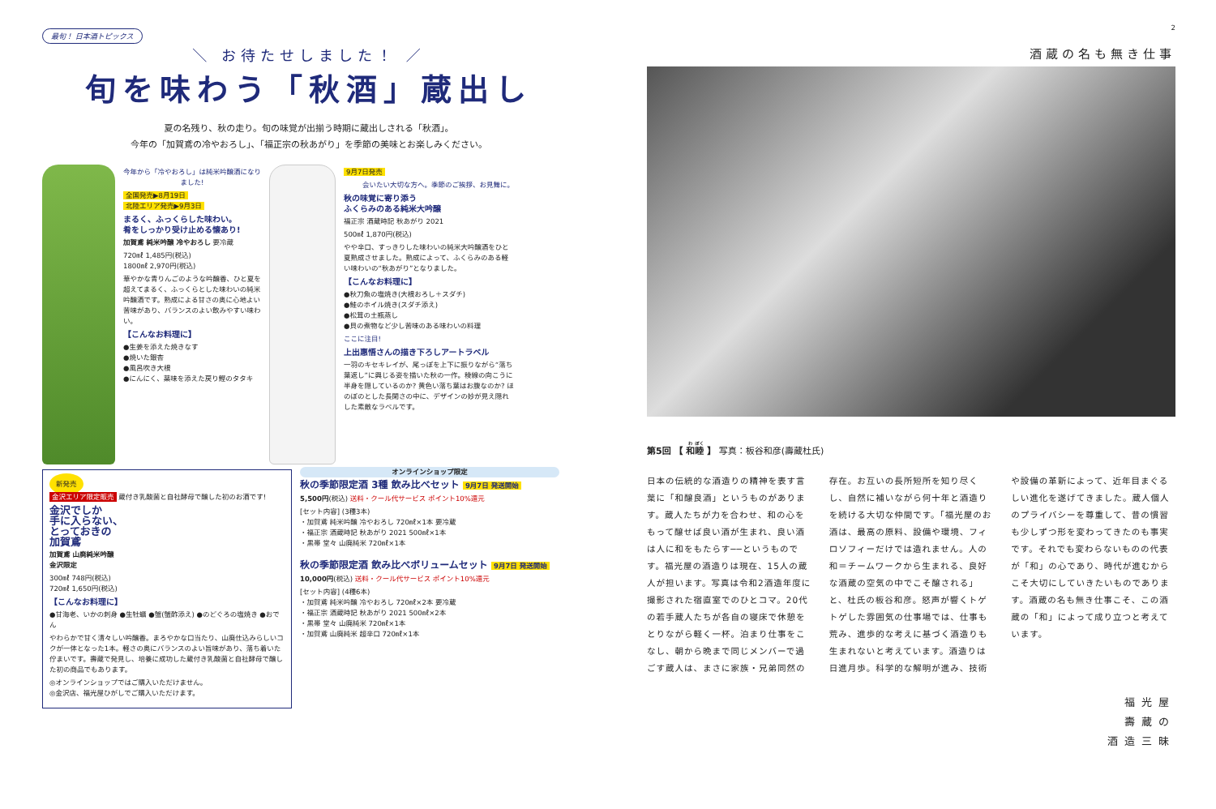最旬！ 日本酒トピックス
＼ お待たせしました！ ／
旬を味わう「秋酒」蔵出し
夏の名残り、秋の走り。旬の味覚が出揃う時期に蔵出しされる「秋酒」。
今年の「加賀鳶の冷やおろし」、「福正宗の秋あがり」を季節の美味とお楽しみください。
今年から「冷やおろし」は純米吟醸酒になりました!
全国発売▶8月19日
北陸エリア発売▶9月3日
まるく、ふっくらした味わい。
肴をしっかり受け止める懐あり!
加賀鳶 純米吟醸 冷やおろし 要冷蔵
720㎖ 1,485円(税込)
1800㎖ 2,970円(税込)
華やかな青りんごのような吟醸香、ひと夏を超えてまるく、ふっくらとした味わいの純米吟醸酒です。熟成による甘さの奥に心地よい苦味があり、バランスのよい飲みやすい味わい。
【こんなお料理に】
●生姜を添えた焼きなす
●焼いた銀杏
●風呂吹き大根
●にんにく、薬味を添えた戻り鰹のタタキ
9月7日発売
会いたい大切な方へ。季節のご挨拶、お見舞に。
秋の味覚に寄り添う
ふくらみのある純米大吟醸
福正宗 酒蔵時記 秋あがり 2021
500㎖ 1,870円(税込)
やや辛口、すっきりした味わいの純米大吟醸酒をひと夏熟成させました。熟成によって、ふくらみのある軽い味わいの“秋あがり”となりました。
【こんなお料理に】
●秋刀魚の塩焼き(大根おろし＋スダチ)
●鮭のホイル焼き(スダチ添え)
●松茸の土瓶蒸し
●貝の煮物など少し苦味のある味わいの料理
ここに注目!
上出惠悟さんの描き下ろしアートラベル
一羽のキセキレイが、尾っぽを上下に振りながら“落ち葉返し”に興じる姿を描いた秋の一作。稜線の向こうに半身を隠しているのか? 黄色い落ち葉はお腹なのか? ほのぼのとした長閑さの中に、デザインの妙が見え隠れした素敵なラベルです。
新発売
金沢エリア限定販売 蔵付き乳酸菌と自社酵母で醸した初のお酒です!
金沢でしか
手に入らない、
とっておきの
加賀鳶
加賀鳶 山廃純米吟醸
金沢限定
300㎖ 748円(税込)
720㎖ 1,650円(税込)
【こんなお料理に】
●甘海老、いかの刺身 ●生牡蠣 ●蟹(蟹酢添え) ●のどぐろの塩焼き ●おでん
やわらかで甘く清々しい吟醸香。まろやかな口当たり、山廃仕込みらしいコクが一体となった1本。軽さの奥にバランスのよい旨味があり、落ち着いた佇まいです。壽蔵で発見し、培養に成功した蔵付き乳酸菌と自社酵母で醸した初の商品でもあります。
◎オンラインショップではご購入いただけません。
◎金沢店、福光屋ひがしでご購入いただけます。
オンラインショップ限定
秋の季節限定酒 3種 飲み比べセット 9月7日 発送開始
5,500円(税込) 送料・クール代サービス ポイント10%還元
[セット内容] (3種3本)
・加賀鳶 純米吟醸 冷やおろし 720㎖×1本 要冷蔵
・福正宗 酒蔵時記 秋あがり 2021 500㎖×1本
・黒帯 堂々 山廃純米 720㎖×1本
秋の季節限定酒 飲み比べボリュームセット 9月7日 発送開始
10,000円(税込) 送料・クール代サービス ポイント10%還元
[セット内容] (4種6本)
・加賀鳶 純米吟醸 冷やおろし 720㎖×2本 要冷蔵
・福正宗 酒蔵時記 秋あがり 2021 500㎖×2本
・黒帯 堂々 山廃純米 720㎖×1本
・加賀鳶 山廃純米 超辛口 720㎖×1本
2
酒蔵の名も無き仕事
第5回 【 和睦 】 写真：板谷和彦(壽蔵杜氏)
日本の伝統的な酒造りの精神を表す言葉に「和醸良酒」というものがあります。蔵人たちが力を合わせ、和の心をもって醸せば良い酒が生まれ、良い酒は人に和をもたらす──というものです。福光屋の酒造りは現在、15人の蔵人が担います。写真は令和2酒造年度に撮影された宿直室でのひとコマ。20代の若手蔵人たちが各自の寝床で休憩をとりながら軽く一杯。泊まり仕事をこなし、朝から晩まで同じメンバーで過ごす蔵人は、まさに家族・兄弟同然の存在。お互いの長所短所を知り尽くし、自然に補いながら何十年と酒造りを続ける大切な仲間です。「福光屋のお酒は、最高の原料、設備や環境、フィロソフィーだけでは造れません。人の和＝チームワークから生まれる、良好な酒蔵の空気の中でこそ醸される」と、杜氏の板谷和彦。怒声が響くトゲトゲした雰囲気の仕事場では、仕事も荒み、進歩的な考えに基づく酒造りも生まれないと考えています。酒造りは日進月歩。科学的な解明が進み、技術や設備の革新によって、近年目まぐるしい進化を遂げてきました。蔵人個人のプライバシーを尊重して、昔の慣習も少しずつ形を変わってきたのも事実です。それでも変わらないものの代表が「和」の心であり、時代が進むからこそ大切にしていきたいものであります。酒蔵の名も無き仕事こそ、この酒蔵の「和」によって成り立つと考えています。
福光屋
壽蔵の
酒造三昧